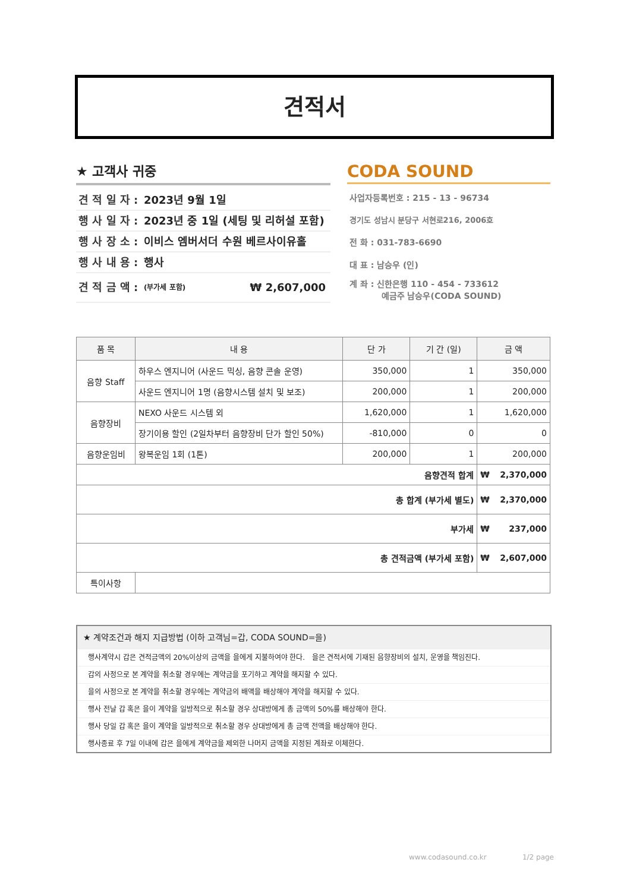견적서
★ 고객사 귀중
견 적 일 자 : 2023년 9월 1일
행 사 일 자 : 2023년 중 1일 (세팅 및 리허설 포함)
행 사 장 소 : 이비스 엠버서더 수원 베르사이유홀
행 사 내 용 : 행사
견 적 금 액 : (부가세 포함) ₩ 2,607,000
CODA SOUND
사업자등록번호 : 215 - 13 - 96734
경기도 성남시 분당구 서현로216, 2006호
전 화 : 031-783-6690
대 표 : 남승우 (인)
계 좌 : 신한은행 110 - 454 - 733612
예금주 남승우(CODA SOUND)
| 품 목 | 내 용 | 단 가 | 기 간 (일) | 금 액 | |
| --- | --- | --- | --- | --- | --- |
| 음향 Staff | 하우스 엔지니어 (사운드 믹싱, 음향 콘솔 운영) | 350,000 | 1 | 350,000 | |
| | 사운드 엔지니어 1명 (음향시스템 설치 및 보조) | 200,000 | 1 | 200,000 | |
| 음향장비 | NEXO 사운드 시스템 외 | 1,620,000 | 1 | 1,620,000 | |
| | 장기이용 할인 (2일차부터 음향장비 단가 할인 50%) | -810,000 | 0 | 0 | |
| 음향운임비 | 왕복운임 1회 (1톤) | 200,000 | 1 | 200,000 | |
| 음향견적 합계 | | | | ₩ | 2,370,000 |
| 총 합계 (부가세 별도) | | | | ₩ | 2,370,000 |
| 부가세 | | | | ₩ | 237,000 |
| 총 견적금액 (부가세 포함) | | | | ₩ | 2,607,000 |
| 특이사항 | | | | | |
★ 계약조건과 해지 지급방법 (이하 고객님=갑, CODA SOUND=을)
행사계약시 갑은 견적금액의 20%이상의 금액을 을에게 지불하여야 한다. 을은 견적서에 기재된 음향장비의 설치, 운영을 책임진다.
갑의 사정으로 본 계약을 취소할 경우에는 계약금을 포기하고 계약을 해지할 수 있다.
을의 사정으로 본 계약을 취소할 경우에는 계약금의 배액을 배상해야 계약을 해지할 수 있다.
행사 전날 갑 혹은 을이 계약을 일방적으로 취소할 경우 상대방에게 총 금액의 50%를 배상해야 한다.
행사 당일 갑 혹은 을이 계약을 일방적으로 취소할 경우 상대방에게 총 금액 전액을 배상해야 한다.
행사종료 후 7일 이내에 갑은 을에게 계약금을 제외한 나머지 금액을 지정된 계좌로 이체한다.
www.codasound.co.kr 1/2 page